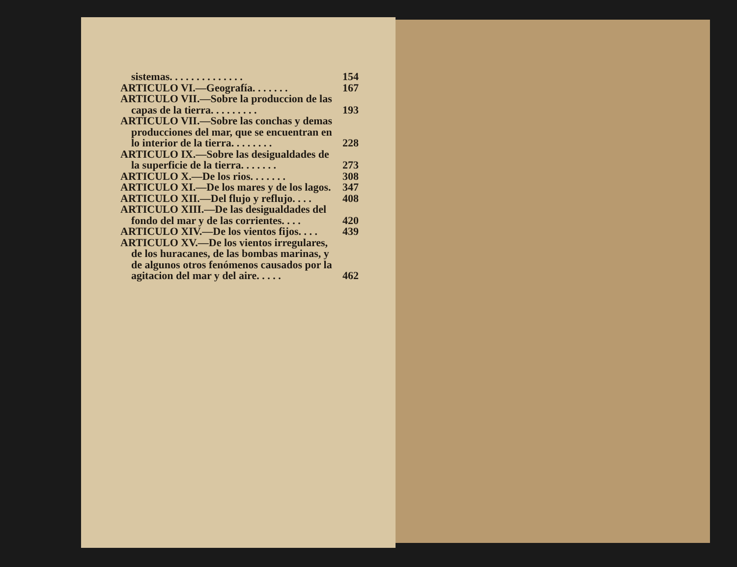sistemas. . . . . . . . . . . . . . 154
ARTICULO VI.—Geografía. . . . . . . 167
ARTICULO VII.—Sobre la produccion de las
capas de la tierra. . . . . . . . . 193
ARTICULO VII.—Sobre las conchas y demas
producciones del mar, que se encuentran en
lo interior de la tierra. . . . . . . . 228
ARTICULO IX.—Sobre las desigualdades de
la superficie de la tierra. . . . . . . 273
ARTICULO X.—De los rios. . . . . . . 308
ARTICULO XI.—De los mares y de los lagos. 347
ARTICULO XII.—Del flujo y reflujo. . . . 408
ARTICULO XIII.—De las desigualdades del
fondo del mar y de las corrientes. . . . 420
ARTICULO XIV.—De los vientos fijos. . . . 439
ARTICULO XV.—De los vientos irregulares,
de los huracanes, de las bombas marinas, y
de algunos otros fenómenos causados por la
agitacion del mar y del aire. . . . . 462